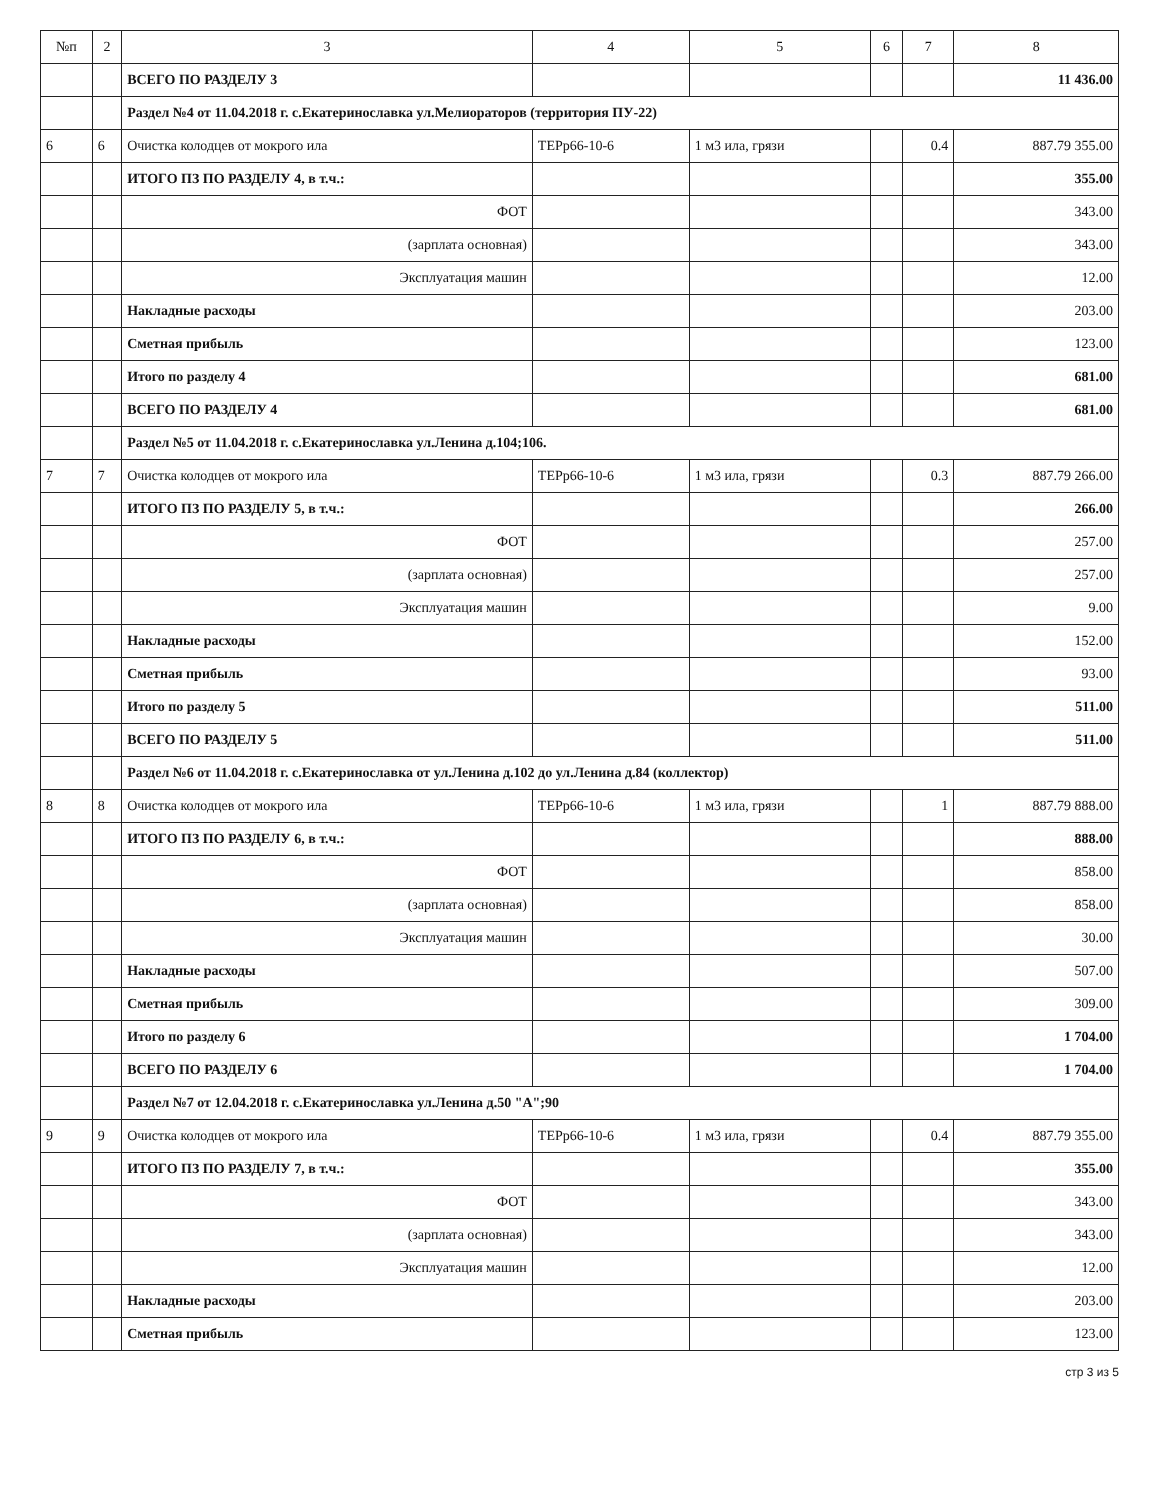| №п | 2 | 3 | 4 | 5 | 6 | 7 | 8 |
| --- | --- | --- | --- | --- | --- | --- | --- |
| | | ВСЕГО ПО РАЗДЕЛУ 3 | | | | | 11 436.00 |
| | | Раздел №4 от 11.04.2018 г. с.Екатеринославка ул.Мелиораторов (территория ПУ-22) | | | | | |
| 6 | 6 | Очистка колодцев от мокрого ила | ТЕРр66-10-6 | 1 м3 ила, грязи | | 0.4 | 887.79 355.00 |
| | | ИТОГО ПЗ ПО РАЗДЕЛУ 4, в т.ч.: | | | | | 355.00 |
| | | ФОТ | | | | | 343.00 |
| | | (зарплата основная) | | | | | 343.00 |
| | | Эксплуатация машин | | | | | 12.00 |
| | | Накладные расходы | | | | | 203.00 |
| | | Сметная прибыль | | | | | 123.00 |
| | | Итого по разделу 4 | | | | | 681.00 |
| | | ВСЕГО ПО РАЗДЕЛУ 4 | | | | | 681.00 |
| | | Раздел №5 от 11.04.2018 г. с.Екатеринославка ул.Ленина д.104;106. | | | | | |
| 7 | 7 | Очистка колодцев от мокрого ила | ТЕРр66-10-6 | 1 м3 ила, грязи | | 0.3 | 887.79 266.00 |
| | | ИТОГО ПЗ ПО РАЗДЕЛУ 5, в т.ч.: | | | | | 266.00 |
| | | ФОТ | | | | | 257.00 |
| | | (зарплата основная) | | | | | 257.00 |
| | | Эксплуатация машин | | | | | 9.00 |
| | | Накладные расходы | | | | | 152.00 |
| | | Сметная прибыль | | | | | 93.00 |
| | | Итого по разделу 5 | | | | | 511.00 |
| | | ВСЕГО ПО РАЗДЕЛУ 5 | | | | | 511.00 |
| | | Раздел №6 от 11.04.2018 г. с.Екатеринославка от ул.Ленина д.102 до ул.Ленина д.84 (коллектор) | | | | | |
| 8 | 8 | Очистка колодцев от мокрого ила | ТЕРр66-10-6 | 1 м3 ила, грязи | | 1 | 887.79 888.00 |
| | | ИТОГО ПЗ ПО РАЗДЕЛУ 6, в т.ч.: | | | | | 888.00 |
| | | ФОТ | | | | | 858.00 |
| | | (зарплата основная) | | | | | 858.00 |
| | | Эксплуатация машин | | | | | 30.00 |
| | | Накладные расходы | | | | | 507.00 |
| | | Сметная прибыль | | | | | 309.00 |
| | | Итого по разделу 6 | | | | | 1 704.00 |
| | | ВСЕГО ПО РАЗДЕЛУ 6 | | | | | 1 704.00 |
| | | Раздел №7 от 12.04.2018 г. с.Екатеринославка ул.Ленина д.50 "А";90 | | | | | |
| 9 | 9 | Очистка колодцев от мокрого ила | ТЕРр66-10-6 | 1 м3 ила, грязи | | 0.4 | 887.79 355.00 |
| | | ИТОГО ПЗ ПО РАЗДЕЛУ 7, в т.ч.: | | | | | 355.00 |
| | | ФОТ | | | | | 343.00 |
| | | (зарплата основная) | | | | | 343.00 |
| | | Эксплуатация машин | | | | | 12.00 |
| | | Накладные расходы | | | | | 203.00 |
| | | Сметная прибыль | | | | | 123.00 |
стр 3 из 5